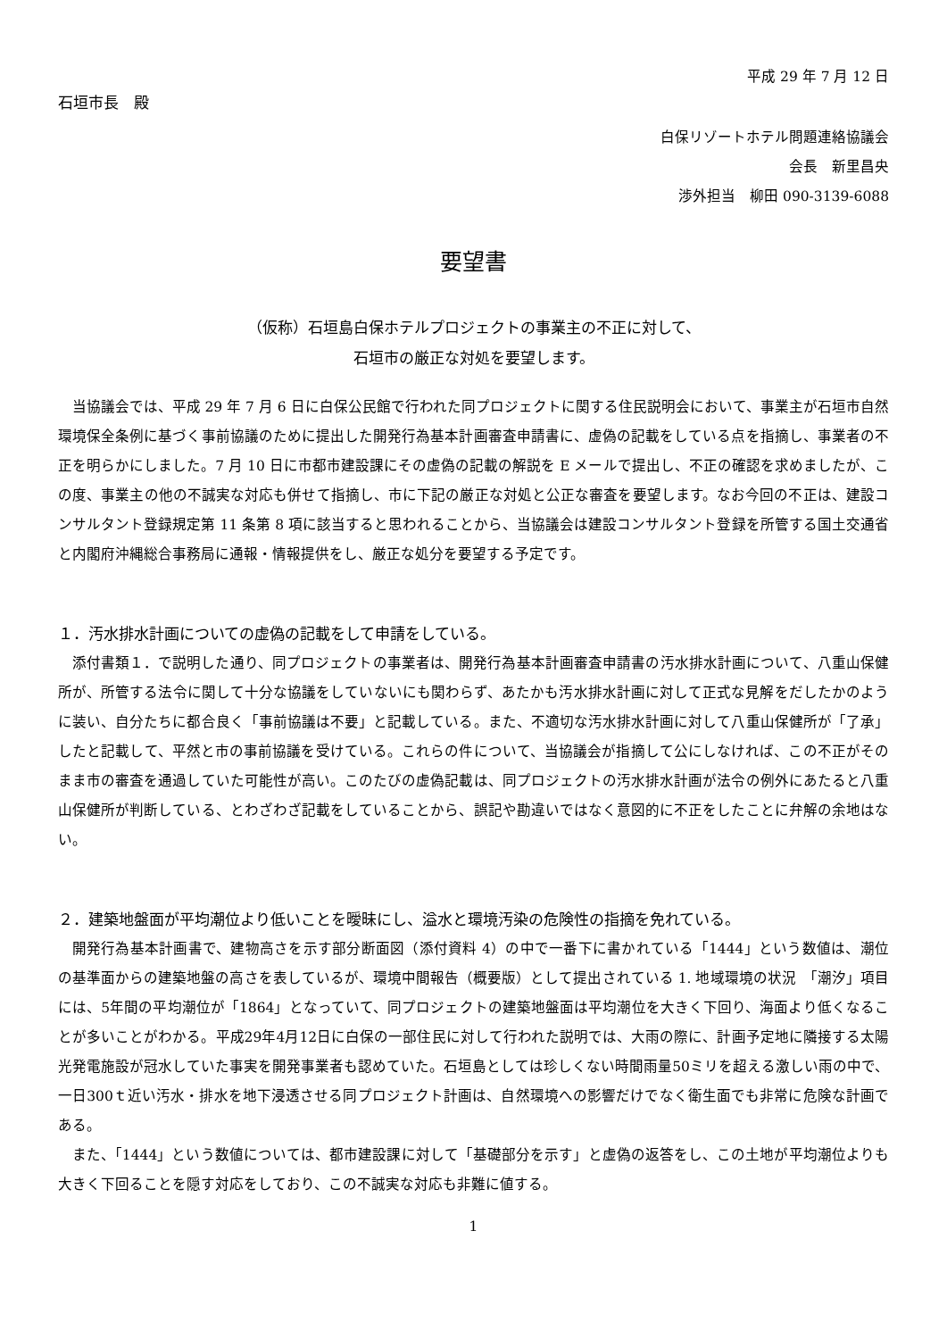平成 29 年 7 月 12 日
石垣市長　殿
白保リゾートホテル問題連絡協議会
会長　新里昌央
渉外担当　柳田 090-3139-6088
要望書
（仮称）石垣島白保ホテルプロジェクトの事業主の不正に対して、
石垣市の厳正な対処を要望します。
当協議会では、平成 29 年 7 月 6 日に白保公民館で行われた同プロジェクトに関する住民説明会において、事業主が石垣市自然環境保全条例に基づく事前協議のために提出した開発行為基本計画審査申請書に、虚偽の記載をしている点を指摘し、事業者の不正を明らかにしました。7 月 10 日に市都市建設課にその虚偽の記載の解説を E メールで提出し、不正の確認を求めましたが、この度、事業主の他の不誠実な対応も併せて指摘し、市に下記の厳正な対処と公正な審査を要望します。なお今回の不正は、建設コンサルタント登録規定第 11 条第 8 項に該当すると思われることから、当協議会は建設コンサルタント登録を所管する国土交通省と内閣府沖縄総合事務局に通報・情報提供をし、厳正な処分を要望する予定です。
１．汚水排水計画についての虚偽の記載をして申請をしている。
添付書類１．で説明した通り、同プロジェクトの事業者は、開発行為基本計画審査申請書の汚水排水計画について、八重山保健所が、所管する法令に関して十分な協議をしていないにも関わらず、あたかも汚水排水計画に対して正式な見解をだしたかのように装い、自分たちに都合良く「事前協議は不要」と記載している。また、不適切な汚水排水計画に対して八重山保健所が「了承」したと記載して、平然と市の事前協議を受けている。これらの件について、当協議会が指摘して公にしなければ、この不正がそのまま市の審査を通過していた可能性が高い。このたびの虚偽記載は、同プロジェクトの汚水排水計画が法令の例外にあたると八重山保健所が判断している、とわざわざ記載をしていることから、誤記や勘違いではなく意図的に不正をしたことに弁解の余地はない。
２．建築地盤面が平均潮位より低いことを曖昧にし、溢水と環境汚染の危険性の指摘を免れている。
開発行為基本計画書で、建物高さを示す部分断面図（添付資料 4）の中で一番下に書かれている「1444」という数値は、潮位の基準面からの建築地盤の高さを表しているが、環境中間報告（概要版）として提出されている 1. 地域環境の状況　「潮汐」項目には、5年間の平均潮位が「1864」となっていて、同プロジェクトの建築地盤面は平均潮位を大きく下回り、海面より低くなることが多いことがわかる。平成29年4月12日に白保の一部住民に対して行われた説明では、大雨の際に、計画予定地に隣接する太陽光発電施設が冠水していた事実を開発事業者も認めていた。石垣島としては珍しくない時間雨量50ミリを超える激しい雨の中で、一日300ｔ近い汚水・排水を地下浸透させる同プロジェクト計画は、自然環境への影響だけでなく衛生面でも非常に危険な計画である。
また、「1444」という数値については、都市建設課に対して「基礎部分を示す」と虚偽の返答をし、この土地が平均潮位よりも大きく下回ることを隠す対応をしており、この不誠実な対応も非難に値する。
1